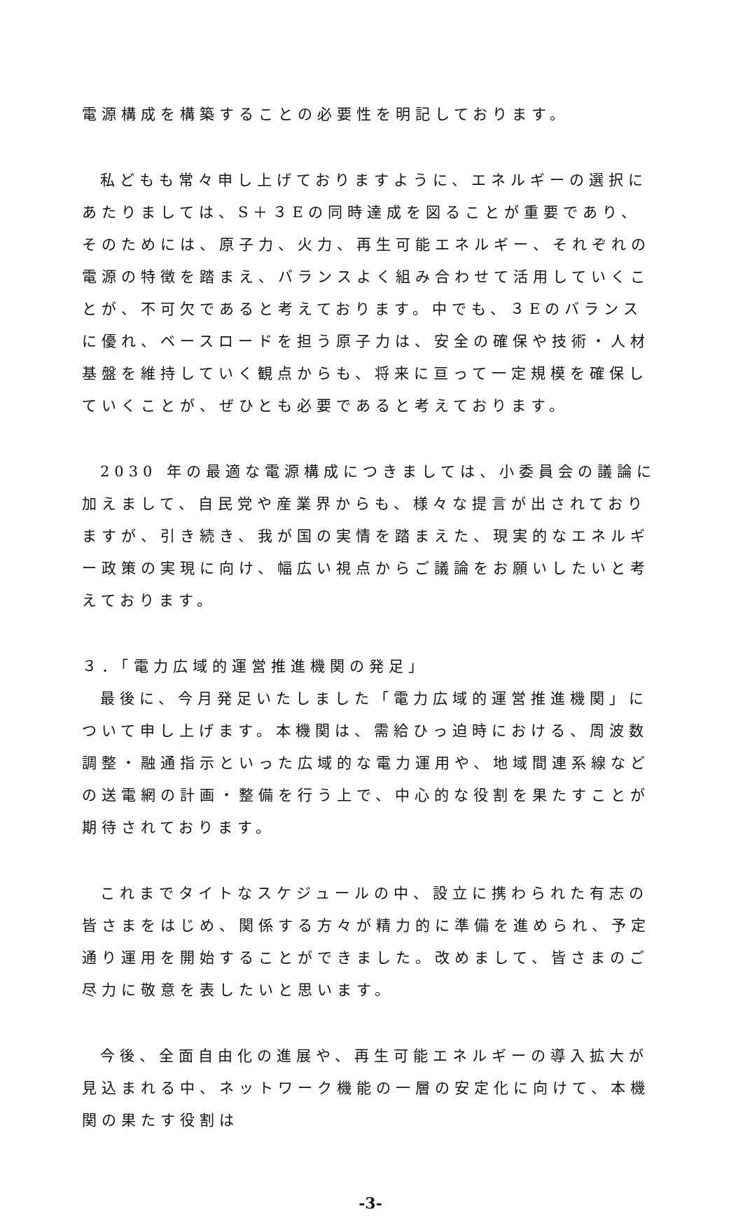電源構成を構築することの必要性を明記しております。
私どもも常々申し上げておりますように、エネルギーの選択にあたりましては、S＋３Eの同時達成を図ることが重要であり、そのためには、原子力、火力、再生可能エネルギー、それぞれの電源の特徴を踏まえ、バランスよく組み合わせて活用していくことが、不可欠であると考えております。中でも、３Eのバランスに優れ、ベースロードを担う原子力は、安全の確保や技術・人材基盤を維持していく観点からも、将来に亘って一定規模を確保していくことが、ぜひとも必要であると考えております。
2030 年の最適な電源構成につきましては、小委員会の議論に加えまして、自民党や産業界からも、様々な提言が出されておりますが、引き続き、我が国の実情を踏まえた、現実的なエネルギー政策の実現に向け、幅広い視点からご議論をお願いしたいと考えております。
３．「電力広域的運営推進機関の発足」
最後に、今月発足いたしました「電力広域的運営推進機関」について申し上げます。本機関は、需給ひっ迫時における、周波数調整・融通指示といった広域的な電力運用や、地域間連系線などの送電網の計画・整備を行う上で、中心的な役割を果たすことが期待されております。
これまでタイトなスケジュールの中、設立に携わられた有志の皆さまをはじめ、関係する方々が精力的に準備を進められ、予定通り運用を開始することができました。改めまして、皆さまのご尽力に敬意を表したいと思います。
今後、全面自由化の進展や、再生可能エネルギーの導入拡大が見込まれる中、ネットワーク機能の一層の安定化に向けて、本機関の果たす役割は
-3-